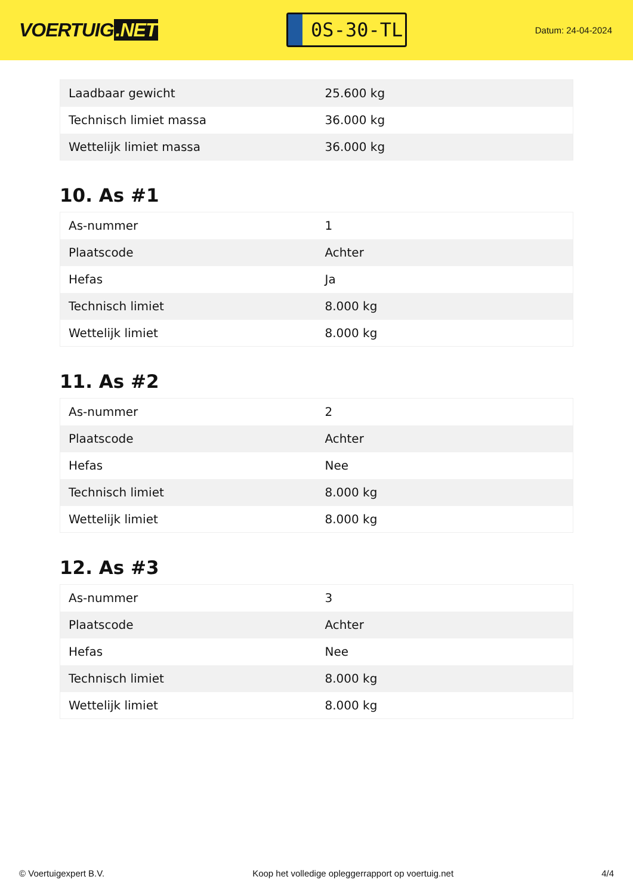VOERTUIG.NET
0S-30-TL
Datum: 24-04-2024
| Laadbaar gewicht | 25.600 kg |
| Technisch limiet massa | 36.000 kg |
| Wettelijk limiet massa | 36.000 kg |
10. As #1
| As-nummer | 1 |
| Plaatscode | Achter |
| Hefas | Ja |
| Technisch limiet | 8.000 kg |
| Wettelijk limiet | 8.000 kg |
11. As #2
| As-nummer | 2 |
| Plaatscode | Achter |
| Hefas | Nee |
| Technisch limiet | 8.000 kg |
| Wettelijk limiet | 8.000 kg |
12. As #3
| As-nummer | 3 |
| Plaatscode | Achter |
| Hefas | Nee |
| Technisch limiet | 8.000 kg |
| Wettelijk limiet | 8.000 kg |
© Voertuigexpert B.V. Koop het volledige opleggerrapport op voertuig.net 4/4